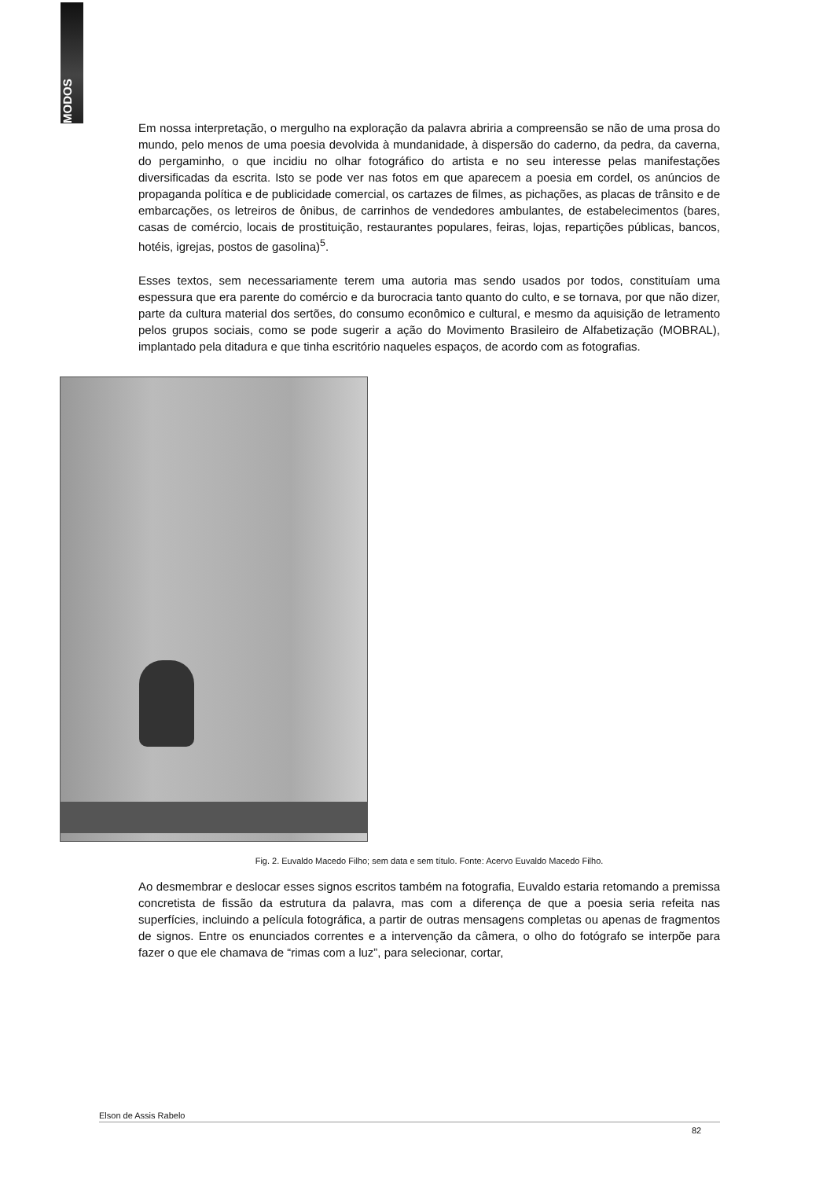MODOS
Em nossa interpretação, o mergulho na exploração da palavra abriria a compreensão se não de uma prosa do mundo, pelo menos de uma poesia devolvida à mundanidade, à dispersão do caderno, da pedra, da caverna, do pergaminho, o que incidiu no olhar fotográfico do artista e no seu interesse pelas manifestações diversificadas da escrita. Isto se pode ver nas fotos em que aparecem a poesia em cordel, os anúncios de propaganda política e de publicidade comercial, os cartazes de filmes, as pichações, as placas de trânsito e de embarcações, os letreiros de ônibus, de carrinhos de vendedores ambulantes, de estabelecimentos (bares, casas de comércio, locais de prostituição, restaurantes populares, feiras, lojas, repartições públicas, bancos, hotéis, igrejas, postos de gasolina)<sup>5</sup>.
Esses textos, sem necessariamente terem uma autoria mas sendo usados por todos, constituíam uma espessura que era parente do comércio e da burocracia tanto quanto do culto, e se tornava, por que não dizer, parte da cultura material dos sertões, do consumo econômico e cultural, e mesmo da aquisição de letramento pelos grupos sociais, como se pode sugerir a ação do Movimento Brasileiro de Alfabetização (MOBRAL), implantado pela ditadura e que tinha escritório naqueles espaços, de acordo com as fotografias.
Fig. 2. Euvaldo Macedo Filho; sem data e sem título. Fonte: Acervo Euvaldo Macedo Filho.
Ao desmembrar e deslocar esses signos escritos também na fotografia, Euvaldo estaria retomando a premissa concretista de fissão da estrutura da palavra, mas com a diferença de que a poesia seria refeita nas superfícies, incluindo a película fotográfica, a partir de outras mensagens completas ou apenas de fragmentos de signos. Entre os enunciados correntes e a intervenção da câmera, o olho do fotógrafo se interpõe para fazer o que ele chamava de “rimas com a luz”, para selecionar, cortar,
Elson de Assis Rabelo
82